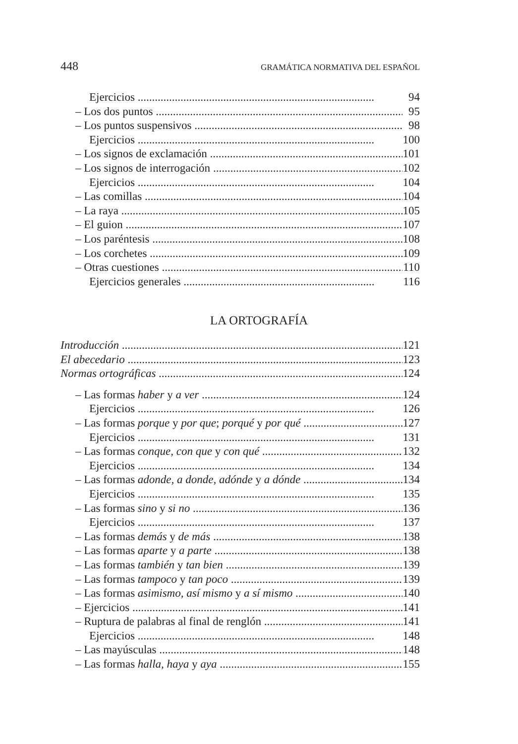448 GRAMÁTICA NORMATIVA DEL ESPAÑOL
Ejercicios 94
– Los dos puntos 95
– Los puntos suspensivos 98
Ejercicios 100
– Los signos de exclamación 101
– Los signos de interrogación 102
Ejercicios 104
– Las comillas 104
– La raya 105
– El guion 107
– Los paréntesis 108
– Los corchetes 109
– Otras cuestiones 110
Ejercicios generales 116
LA ORTOGRAFÍA
Introducción 121
El abecedario 123
Normas ortográficas 124
– Las formas haber y a ver 124
Ejercicios 126
– Las formas porque y por que; porqué y por qué 127
Ejercicios 131
– Las formas conque, con que y con qué 132
Ejercicios 134
– Las formas adonde, a donde, adónde y a dónde 134
Ejercicios 135
– Las formas sino y si no 136
Ejercicios 137
– Las formas demás y de más 138
– Las formas aparte y a parte 138
– Las formas también y tan bien 139
– Las formas tampoco y tan poco 139
– Las formas asimismo, así mismo y a sí mismo 140
– Ejercicios 141
– Ruptura de palabras al final de renglón 141
Ejercicios 148
– Las mayúsculas 148
– Las formas halla, haya y aya 155